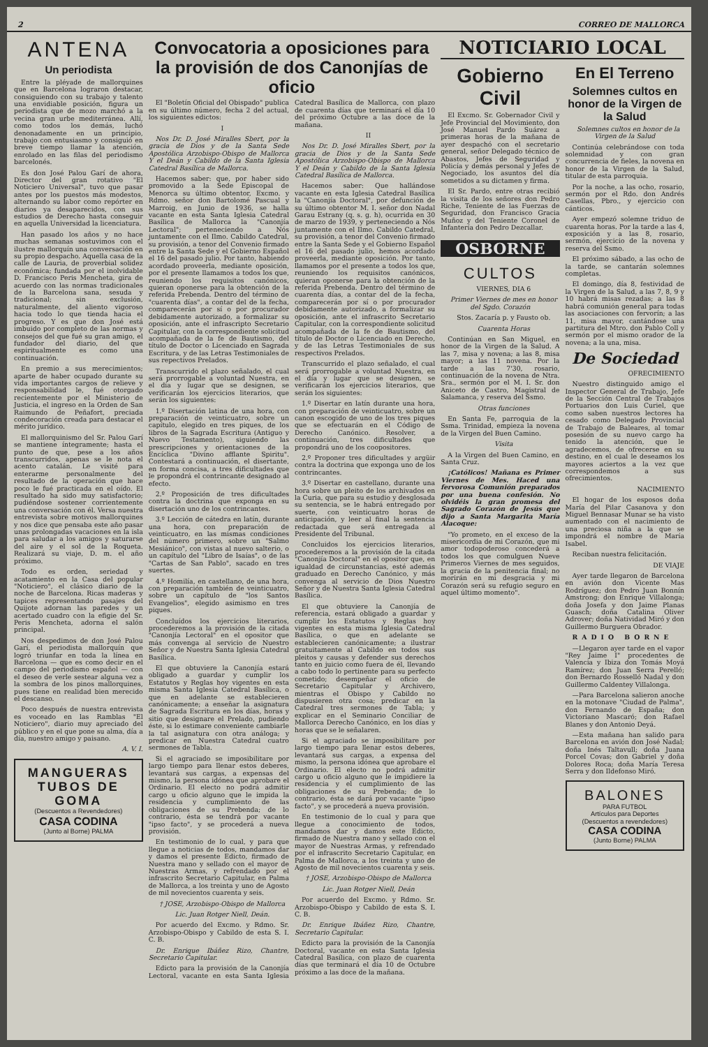2 CORREO DE MALLORCA
ANTENA
Un periodista
Entre la pléyade de mallorquines que en Barcelona lograron destacar, consiguiendo con su trabajo y talento una envidiable posición, figura un periodista que de mozo marchó a la vecina gran urbe mediterránea. Allí, como todos los demás, luchó denonadamente en un principio, trabajo con entusiasmo y consiguió en breve tiempo llamar la atención, enrolado en las filas del periodismo barcelonés.
Es don José Palou Garí de ahora, Director del gran rotativo "El Noticiero Universal", tuvo que pasar antes por los puestos más modestos, alternando su labor como repórter en diarios ya desaparecidos, con sus estudios de Derecho hasta conseguir en aquella Universidad la licenciatura.
Han pasado los años y no hace muchas semanas sostuvimos con el ilustre mallorquín una conversación en su propio despacho. Aquella casa de la calle de Lauria, de proverbial solidez económica; fundada por el inolvidable D. Francisco Peris Mencheta, gira de acuerdo con las normas tradicionales de la Barcelona sana, sesuda y tradicional; sin exclusión, naturalmente, del aliento vigoroso hacia todo lo que tienda hacia el progreso. Y es que don José está imbuido por completo de las normas y consejos del que fué su gran amigo, el fundador del diario, del que espiritualmente es como una continuación.
En premio a sus merecimientos; aparte de haber ocupado durante su vida importantes cargos de relieve y responsabilidad le, fué otorgado recientemente por el Ministerio de Justicia, el ingreso en la Orden de San Raimundo de Peñafort, preciada condecoración creada para destacar el mérito jurídico.
El mallorquinismo del Sr. Palou Garí se mantiene íntegramente; hasta el punto de que, pese a los años transcurridos, apenas se le nota el acento catalán. Le visité para enterarme personalmente del resultado de la operación que hace poco le fué practicada en el oído. El resultado ha sido muy satisfactorio; pudiéndose sostener corrientemente una conversación con él. Versa nuestra entrevista sobre motivos mallorquines y nos dice que pensaba este año pasar unas prolongadas vacaciones en la isla para saludar a los amigos y saturarse del aire y el sol de la Roqueta. Realizará su viaje, D. m. el año próximo.
Todo es orden, seriedad y acatamiento en la Casa del popular "Noticiero", el clásico diario de la noche de Barcelona. Ricas maderas y tapices representando pasajes del Quijote adornan las paredes y un acertado cuadro con la efigie del Sr. Peris Mencheta, adorna el salón principal.
Nos despedimos de don José Palou Garí, el periodista mallorquín que logró triunfar en toda la línea en Barcelona — que es como decir en el campo del periodismo español — con el deseo de verle sestear alguna vez a la sombra de los pinos mallorquines, pues tiene en realidad bien merecido el descanso.
Poco después de nuestra entrevista es voceado en las Ramblas "El Noticiero", diario muy apreciado del público y en el que pone su alma, día a día, nuestro amigo y paisano.
A. V. I.
MANGUERAS
TUBOS DE GOMA
(Descuentos a Revendedores)
CASA CODINA
(Junto al Borne) PALMA
Convocatoria a oposiciones para la provisión de dos Canonjías de oficio
El "Boletín Oficial del Obispado" publica en su último número, fecha 2 del actual, los siguientes edictos:
I
Nos Dr. D. José Miralles Sbert, por la gracia de Dios y de la Santa Sede Apostólica Arzobispo-Obispo de Mallorca Y el Deán y Cabildo de la Santa Iglesia Catedral Basílica de Mallorca.
Hacemos saber: que, por haber sido promovido a la Sede Episcopal de Menorca su último obtentor, Excmo. y Rdmo. señor don Bartolomé Pascual y Marroig, en Junio de 1936, se halla vacante en esta Santa Iglesia Catedral Basílica de Mallorca la "Canonjía Lectoral"; perteneciendo a Nós juntamente con el Ilmo. Cabildo Catedral, su provisión, a tenor del Convenio firmado entre la Santa Sede y el Gobierno Español el 16 del pasado julio. Por tanto, habiendo acordado proveerla, mediante oposición, por el presente llamamos a todos los que, reuniendo los requisitos canónicos, quieran oponerse para la obtención de la referida Prebenda. Dentro del término de "cuarenta días", a contar del de la fecha, comparecerán por sí o por procurador debidamente autorizado, a formalizar su oposición, ante el infrascripto Secretario Capitular, con la correspondiente solicitud acompañada de la fe de Bautismo, del título de Doctor o Licenciado en Sagrada Escritura, y de las Letras Testimoniales de sus repectivos Prelados.
Transcurrido el plazo señalado, el cual será prorrogable a voluntad Nuestra, en el día y lugar que se designen, se verificarán los ejercicios literarios, que serán los siguientes:
1.º Disertación latina de una hora, con preparación de veinticuatro, sobre un capítulo, elegido en tres piques, de los libros de la Sagrada Escritura (Antiguo y Nuevo Testamento), siguiendo las prescripciones y orientaciones de la Encíclica "Divino afflante Spiritu". Contestará a continuación, el disertante, en forma concisa, a tres dificultades que le propondrá el contrincante designado al efecto.
2.º Proposición de tres dificultades contra la doctrina que exponga en su disertación uno de los contrincantes.
3.º Lección de cátedra en latín, durante una hora, con preparación de veinticuatro, en las mismas condiciones del número primero, sobre un "Salmo Mesiánico", con vistas al nuevo salterio, o un capítulo del "Libro de Isaías", o de las "Cartas de San Pablo", sacado en tres suertes.
4.º Homilía, en castellano, de una hora, con preparación también de veinticuatro, sobre un capítulo de "los Santos Evangelios", elegido asimismo en tres piques.
Concluídos los ejercicios literarios, procederemos a la provisión de la citada "Canonjía Lectoral" en el opositor que más convenga al servicio de Nuestro Señor y de Nuestra Santa Iglesia Catedral Basílica.
El que obtuviere la Canonjía estará obligado a guardar y cumplir los Estatutos y Reglas hoy vigentes en esta misma Santa Iglesia Catedral Basílica, o que en adelante se establecieren canónicamente; a enseñar la asignatura de Sagrada Escritura en los días, horas y sitio que designare el Prelado, pudiendo éste, si lo estimare conveniente cambiarle la tal asignatura con otra análoga; y predicar en Nuestra Catedral cuatro sermones de Tabla.
Si el agraciado se imposibilitare por largo tiempo para llenar estos deberes, levantará sus cargas, a expensas del mismo, la persona idónea que aprobare el Ordinario. El electo no podrá admitir cargo u oficio alguno que le impida la residencia y cumplimiento de las obligaciones de su Prebenda; de lo contrario, ésta se tendrá por vacante "ipso facto", y se procederá a nueva provisión.
En testimonio de lo cual, y para que llegue a noticias de todos, mandamos dar y damos el presente Edicto, firmado de Nuestra mano y sellado con el mayor de Nuestras Armas, y refrendado por el infrascrito Secretario Capitular, en Palma de Mallorca, a los treinta y uno de Agosto de mil novecientos cuarenta y seis.
† JOSE, Arzobispo-Obispo de Mallorca
Lic. Juan Rotger Niell, Deán.
Por acuerdo del Excmo. y Rdmo. Sr. Arzobispo-Obispo y Cabildo de esta S. I. C. B.
Dr. Enrique Ibáñez Rizo, Chantre, Secretario Capitular.
Edicto para la provisión de la Canonjía Lectoral, vacante en esta Santa Iglesia Catedral Basílica de Mallorca, con plazo de cuarenta días que terminará el día 10 del próximo Octubre a las doce de la mañana.
II
Nos Dr. D. José Miralles Sbert, por la gracia de Dios y de la Santa Sede Apostólica Arzobispo-Obispo de Mallorca Y el Deán y Cabildo de la Santa Iglesia Catedral Basílica de Mallorca.
Hacemos saber: Que hallándose vacante en esta Iglesia Catedral Basílica la "Canonjía Doctoral", por defunción de su último obtentor M. I. señor don Nadal Garau Estrany (q. s. g. h), ocurrida en 30 de marzo de 1939, y perteneciendo a Nós juntamente con el Ilmo. Cabildo Catedral, su provisión, a tenor del Convenio firmado entre la Santa Sede y el Gobierno Español el 16 del pasado julio, hemos acordado proveerla, mediante oposición. Por tanto, llamamos por el presente a todos los que, reuniendo los requisitos canónicos, quieran oponerse para la obtención de la referida Prebenda. Dentro del término de cuarenta días, a contar del de la fecha, comparecerán por sí o por procurador debidamente autorizado, a formalizar su oposición, ante el infrascrito Secretario Capitular, con la correspondiente solicitud acompañada de la fe de Bautismo, del título de Doctor o Licenciado en Derecho, y de las Letras Testimoniales de sus respectivos Prelados.
Transcurrido el plazo señalado, el cual será prorrogable a voluntad Nuestra, en el día y lugar que se designen, se verificarán los ejercicios literarios, que serán los siguientes:
1.º Disertar en latín durante una hora, con preparación de veinticuatro, sobre un canon escogido de uno de los tres piques que se efectuarán en el Código de Derecho Canónico. Resolver, a continuación, tres dificultades que propondrá uno de los coopositores.
2.º Proponer tres dificultades y argüir contra la doctrina que exponga uno de los contrincantes.
3.º Disertar en castellano, durante una hora sobre un pleito de los archivados en la Curia, que para su estudio y desglosada su sentencia, se le habrá entregado por suerte, con veinticuatro horas de anticipación, y leer al final la sentencia redactada que será entregada al Presidente del Tribunal.
Concluidos los ejercicios literarios, procederemos a la provisión de la citada "Canonjía Doctoral" en el opositor que, en igualdad de circunstancias, esté además graduado en Derecho Canónico, y más convenga al servicio de Dios Nuestro Señor y de Nuestra Santa Iglesia Catedral Basílica.
El que obtuviere la Canonjía de referencia, estará obligado a guardar y cumplir los Estatutos y Reglas hoy vigentes en esta misma Iglesia Catedral Basílica, o que en adelante se establecieren canónicamente; a ilustrar gratuitamente al Cabildo en todos sus pleitos y causas y defender sus derechos tanto en juicio como fuera de él, llevando a cabo todo lo pertinente para su perfecto cometido; desempeñar el oficio de Secretario Capitular y Archivero, mientras el Obispo y Cabildo no dispusieren otra cosa; predicar en la Catedral tres sermones de Tabla; y explicar en el Seminario Conciliar de Mallorca Derecho Canónico, en los días y horas que se le señalaren.
Si el agraciado se imposibilitare por largo tiempo para llenar estos deberes, levantará sus cargas, a expensa del mismo, la persona idónea que aprobare el Ordinario. El electo no podrá admitir cargo u oficio alguno que le impidiere la residencia y el cumplimiento de las obligaciones de su Prebenda; de lo contrario, ésta se dará por vacante "ipso facto", y se procederá a nueva provisión.
En testimonio de lo cual y para que llegue a conocimiento de todos, mandamos dar y damos este Edicto, firmado de Nuestra mano y sellado con el mayor de Nuestras Armas, y refrendado por el infrascrito Secretario Capitular, en Palma de Mallorca, a los treinta y uno de Agosto de mil novecientos cuarenta y seis.
† JOSE, Arzobispo-Obispo de Mallorca
Lic. Juan Rotger Niell, Deán
Por acuerdo del Excmo. y Rdmo. Sr. Arzobispo-Obispo y Cabildo de esta S. I. C. B.
Dr. Enrique Ibáñez Rizo, Chantre, Secretario Capitular.
Edicto para la provisión de la Canonjía Doctoral, vacante en esta Santa Iglesia Catedral Basílica, con plazo de cuarenta días que terminará el día 10 de Octubre próximo a las doce de la mañana.
NOTICIARIO LOCAL
Gobierno Civil
El Excmo. Sr. Gobernador Civil y Jefe Provincial del Movimiento, don José Manuel Pardo Suárez a primeras horas de la mañana de ayer despachó con el secretario general, señor Delegado técnico de Abastos, Jefes de Seguridad y Policía y demás personal y Jefes de Negociado, los asuntos del día sometidos a su dictamen y firma.
El Sr. Pardo, entre otras recibió la visita de los señores don Pedro Riche, Teniente de las Fuerzas de Seguridad, don Francisco Gracia Muñoz y del Teniente Coronel de Infantería don Pedro Dezcallar.
OSBORNE
CULTOS
VIERNES, DIA 6
Primer Viernes de mes en honor del Sgdo. Corazón
Stos. Zacaría p. y Fausto ob.
Cuarenta Horas
Continúan en San Miguel, en honor de la Virgen de la Salud. A las 7, misa y novena; a las 8, misa mayor; a las 11 novena. Por la tarde a las 7'30, rosario, continuación de la novena de Ntra. Sra., sermón por el M. I. Sr. don Aniceto de Castro, Magistral de Salamanca, y reserva del Ssmo.
Otras funciones
En Santa Fe, parroquia de la Ssma. Trinidad, empieza la novena de la Virgen del Buen Camino.
Visita
A la Virgen del Buen Camino, en Santa Cruz.
¡Católicos! Mañana es Primer Viernes de Mes. Haced una fervorosa Comunión preparados por una buena confesión. No olvidéis la gran promesa del Sagrado Corazón de Jesús que dijo a Santa Margarita María Alacoque:
"Yo prometo, en el exceso de la misericordia de mi Corazón, que mi amor todopoderoso concederá a todos los que comulguen Nueve Primeros Viernes de mes seguidos, la gracia de la penitencia final; no morirán en mi desgracia y mi Corazón será su refugio seguro en aquel último momento".
En El Terreno
Solemnes cultos en honor de la Virgen de la Salud
Solemnes cultos en honor de la Virgen de la Salud
Continúa celebrándose con toda solemnidad y con gran concurrencia de fieles, la novena en honor de la Virgen de la Salud, titular de esta parroquia.
Por la noche, a las ocho, rosario, sermón por el Rdo. don Andrés Casellas, Pbro., y ejercicio con cánticos.
Ayer empezó solemne triduo de cuarenta horas. Por la tarde a las 4, exposición y a las 8, rosario, sermón, ejercicio de la novena y reserva del Ssmo.
El próximo sábado, a las ocho de la tarde, se cantarán solemnes completas.
El domingo, día 8, festividad de la Virgen de la Salud, a las 7, 8, 9 y 10 habrá misas rezadas; a las 8 habrá comunión general para todas las asociaciones con fervorín; a las 11, misa mayor, cantándose una partitura del Mtro. don Pablo Coll y sermón por el mismo orador de la novena; a la una, misa.
De Sociedad
OFRECIMIENTO
Nuestro distinguido amigo el Inspector General de Trabajo, Jefe de la Sección Central de Trabajos Portuarios don Luis Curiel, que como saben nuestros lectores ha cesado como Delegado Provincial de Trabajo de Baleares, al tomar posesión de su nuevo cargo ha tenido la atención, que le agradecemos, de ofrecerse en su destino, en el cual le deseamos los mayores aciertos a la vez que correspondemos a sus ofrecimientos.
NACIMIENTO
El hogar de los esposos doña María del Pilar Casanova y don Miguel Bennasar Munar se ha visto aumentado con el nacimiento de una preciosa niña a la que se impondrá el nombre de María Isabel.
Reciban nuestra felicitación.
DE VIAJE
Ayer tarde llegaron de Barcelona en avión don Vicente Mas Rodríguez; don Pedro Juan Bonnín Amstrong; don Enrique Villalonga; doña Josefa y don Jaime Planas Guasch; doña Catalina Oliver Adrover; doña Natividad Miró y don Guillermo Burguera Obrador.
RADIO BORNE
—Llegaron ayer tarde en el vapor "Rey Jaime I" procedentes de Valencia y Ibiza don Tomás Moyá Ramírez; don Juan Serra Perelló; don Bernardo Rosselló Nadal y don Guillermo Caldentey Villalonga.
—Para Barcelona salieron anoche en la motonave "Ciudad de Palma", don Fernando de España; don Victoriano Mascaró; don Rafael Blanes y don Antonio Deyá.
—Esta mañana han salido para Barcelona en avión don José Nadal; doña Inés Taltavull; doña Juana Porcel Covas; don Gabriel y doña Dolores Roca; doña María Teresa Serra y don Ildefonso Miró.
BALONES
PARA FUTBOL
Artículos para Deportes
(Descuentos a revendedores)
CASA CODINA
(Junto Borne) PALMA